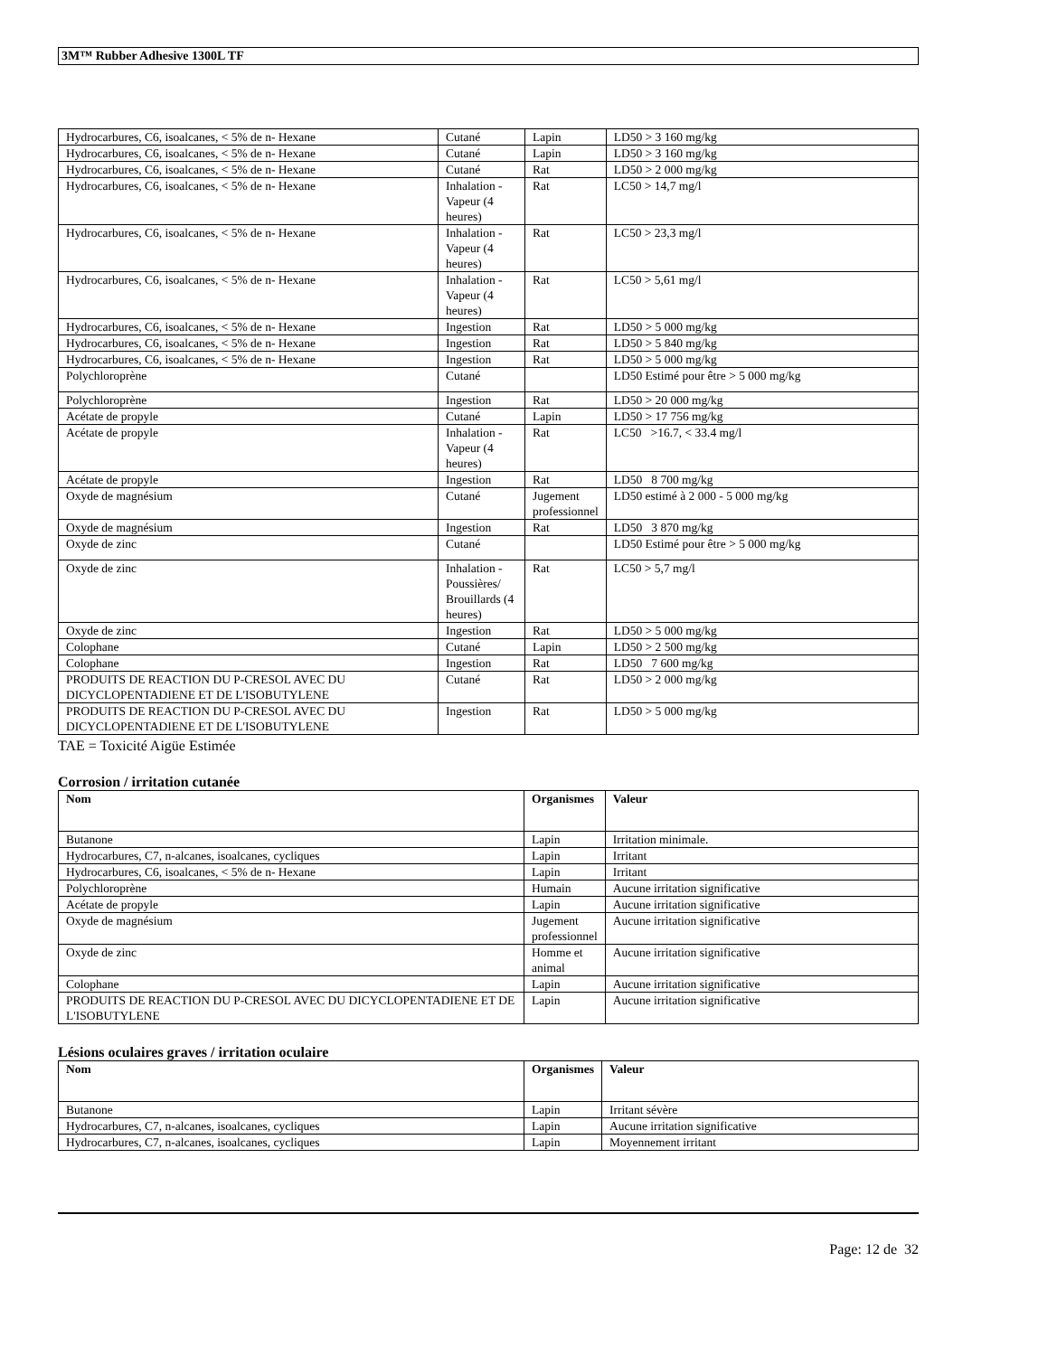3M™ Rubber Adhesive 1300L TF
| Hydrocarbures, C6, isoalcanes, < 5% de n- Hexane | Cutané | Lapin | LD50 > 3 160 mg/kg |
| Hydrocarbures, C6, isoalcanes, < 5% de n- Hexane | Cutané | Lapin | LD50 > 3 160 mg/kg |
| Hydrocarbures, C6, isoalcanes, < 5% de n- Hexane | Cutané | Rat | LD50 > 2 000 mg/kg |
| Hydrocarbures, C6, isoalcanes, < 5% de n- Hexane | Inhalation - Vapeur (4 heures) | Rat | LC50 > 14,7 mg/l |
| Hydrocarbures, C6, isoalcanes, < 5% de n- Hexane | Inhalation - Vapeur (4 heures) | Rat | LC50 > 23,3 mg/l |
| Hydrocarbures, C6, isoalcanes, < 5% de n- Hexane | Inhalation - Vapeur (4 heures) | Rat | LC50 > 5,61 mg/l |
| Hydrocarbures, C6, isoalcanes, < 5% de n- Hexane | Ingestion | Rat | LD50 > 5 000 mg/kg |
| Hydrocarbures, C6, isoalcanes, < 5% de n- Hexane | Ingestion | Rat | LD50 > 5 840 mg/kg |
| Hydrocarbures, C6, isoalcanes, < 5% de n- Hexane | Ingestion | Rat | LD50 > 5 000 mg/kg |
| Polychloroprène | Cutané | | LD50 Estimé pour être > 5 000 mg/kg |
| Polychloroprène | Ingestion | Rat | LD50 > 20 000 mg/kg |
| Acétate de propyle | Cutané | Lapin | LD50 > 17 756 mg/kg |
| Acétate de propyle | Inhalation - Vapeur (4 heures) | Rat | LC50 >16.7, < 33.4 mg/l |
| Acétate de propyle | Ingestion | Rat | LD50 8 700 mg/kg |
| Oxyde de magnésium | Cutané | Jugement professionnel | LD50 estimé à 2 000 - 5 000 mg/kg |
| Oxyde de magnésium | Ingestion | Rat | LD50 3 870 mg/kg |
| Oxyde de zinc | Cutané | | LD50 Estimé pour être > 5 000 mg/kg |
| Oxyde de zinc | Inhalation - Poussières/ Brouillards (4 heures) | Rat | LC50 > 5,7 mg/l |
| Oxyde de zinc | Ingestion | Rat | LD50 > 5 000 mg/kg |
| Colophane | Cutané | Lapin | LD50 > 2 500 mg/kg |
| Colophane | Ingestion | Rat | LD50 7 600 mg/kg |
| PRODUITS DE REACTION DU P-CRESOL AVEC DU DICYCLOPENTADIENE ET DE L'ISOBUTYLENE | Cutané | Rat | LD50 > 2 000 mg/kg |
| PRODUITS DE REACTION DU P-CRESOL AVEC DU DICYCLOPENTADIENE ET DE L'ISOBUTYLENE | Ingestion | Rat | LD50 > 5 000 mg/kg |
TAE = Toxicité Aigüe Estimée
Corrosion / irritation cutanée
| Nom | Organismes | Valeur |
| --- | --- | --- |
| Butanone | Lapin | Irritation minimale. |
| Hydrocarbures, C7, n-alcanes, isoalcanes, cycliques | Lapin | Irritant |
| Hydrocarbures, C6, isoalcanes, < 5% de n- Hexane | Lapin | Irritant |
| Polychloroprène | Humain | Aucune irritation significative |
| Acétate de propyle | Lapin | Aucune irritation significative |
| Oxyde de magnésium | Jugement professionnel | Aucune irritation significative |
| Oxyde de zinc | Homme et animal | Aucune irritation significative |
| Colophane | Lapin | Aucune irritation significative |
| PRODUITS DE REACTION DU P-CRESOL AVEC DU DICYCLOPENTADIENE ET DE L'ISOBUTYLENE | Lapin | Aucune irritation significative |
Lésions oculaires graves / irritation oculaire
| Nom | Organismes | Valeur |
| --- | --- | --- |
| Butanone | Lapin | Irritant sévère |
| Hydrocarbures, C7, n-alcanes, isoalcanes, cycliques | Lapin | Aucune irritation significative |
| Hydrocarbures, C7, n-alcanes, isoalcanes, cycliques | Lapin | Moyennement irritant |
Page: 12 de 32